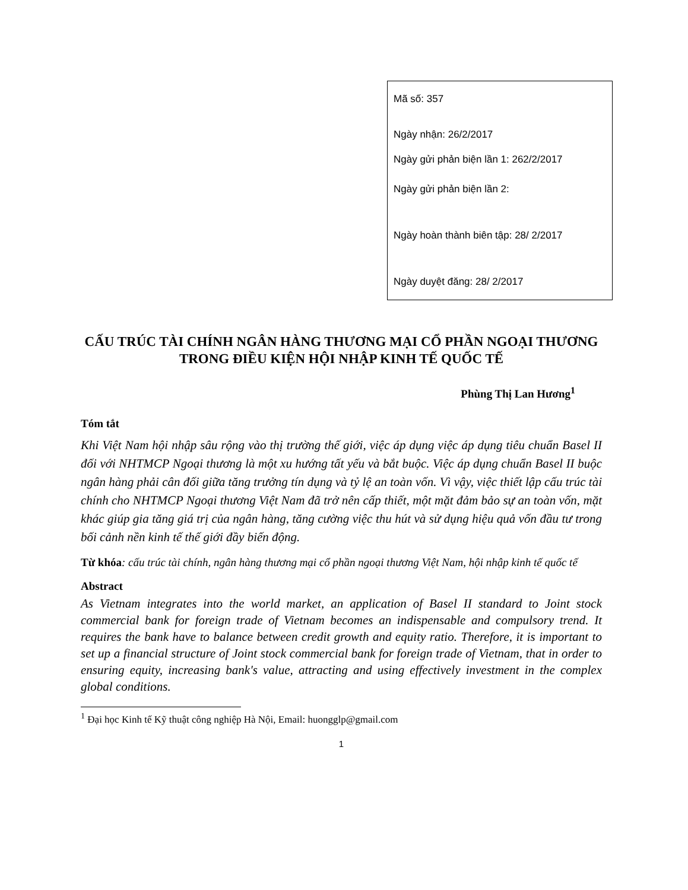Mã số: 357
Ngày nhận: 26/2/2017
Ngày gửi phản biện lần 1: 262/2/2017
Ngày gửi phản biện lần 2:
Ngày hoàn thành biên tập: 28/ 2/2017
Ngày duyệt đăng: 28/ 2/2017
CẤU TRÚC TÀI CHÍNH NGÂN HÀNG THƯƠNG MẠI CỔ PHẦN NGOẠI THƯƠNG TRONG ĐIỀU KIỆN HỘI NHẬP KINH TẾ QUỐC TẾ
Phùng Thị Lan Hương<sup>1</sup>
Tóm tắt
Khi Việt Nam hội nhập sâu rộng vào thị trường thế giới, việc áp dụng việc áp dụng tiêu chuẩn Basel II đối với NHTMCP Ngoại thương là một xu hướng tất yếu và bắt buộc. Việc áp dụng chuẩn Basel II buộc ngân hàng phải cân đối giữa tăng trưởng tín dụng và tỷ lệ an toàn vốn. Vì vậy, việc thiết lập cấu trúc tài chính cho NHTMCP Ngoại thương Việt Nam đã trở nên cấp thiết, một mặt đảm bảo sự an toàn vốn, mặt khác giúp gia tăng giá trị của ngân hàng, tăng cường việc thu hút và sử dụng hiệu quả vốn đầu tư trong bối cảnh nền kinh tế thế giới đầy biến động.
Từ khóa: cấu trúc tài chính, ngân hàng thương mại cổ phần ngoại thương Việt Nam, hội nhập kinh tế quốc tế
Abstract
As Vietnam integrates into the world market, an application of Basel II standard to Joint stock commercial bank for foreign trade of Vietnam becomes an indispensable and compulsory trend. It requires the bank have to balance between credit growth and equity ratio. Therefore, it is important to set up a financial structure of Joint stock commercial bank for foreign trade of Vietnam, that in order to ensuring equity, increasing bank's value, attracting and using effectively investment in the complex global conditions.
<sup>1</sup> Đại học Kinh tế Kỹ thuật công nghiệp Hà Nội, Email: huongglp@gmail.com
1